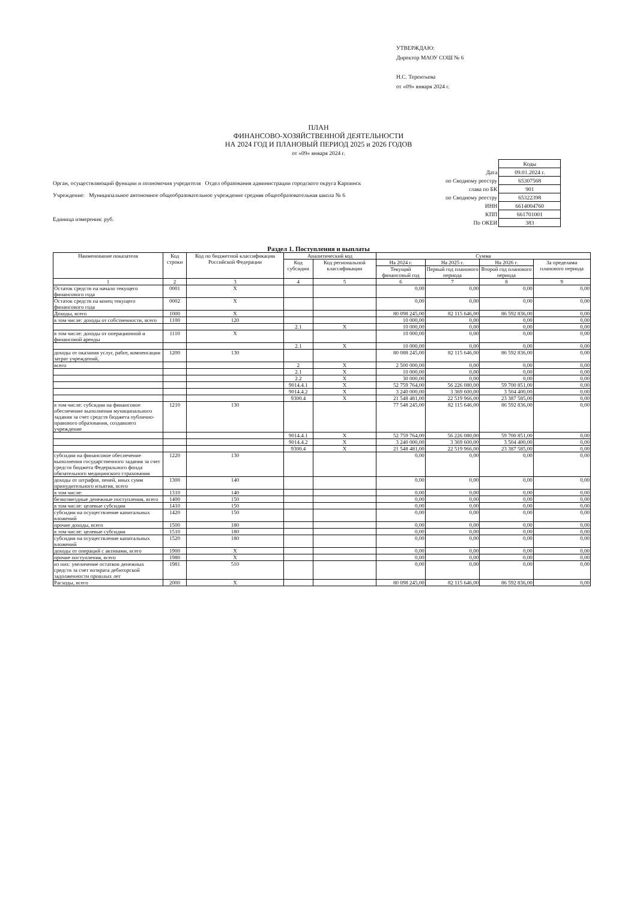УТВЕРЖДАЮ:
Директор МАОУ СОШ № 6
Н.С. Терентьева
от «09» января 2024 г.
ПЛАН
ФИНАНСОВО-ХОЗЯЙСТВЕННОЙ ДЕЯТЕЛЬНОСТИ
НА 2024 ГОД И ПЛАНОВЫЙ ПЕРИОД 2025 и 2026 ГОДОВ
от «09» января 2024 г.
| | Коды |
| Дата | 09.01.2024 г. |
| по Сводному реестру | 65307568 |
| глава по БК | 901 |
| по Сводному реестру | 65322398 |
| ИНН | 6614004760 |
| КПП | 661701001 |
| По ОКЕИ | 383 |
Орган, осуществляющий функции и полномочия учредителя Отдел образования администрации городского округа Карпинск
Учреждение: Муниципальное автономное общеобразовательное учреждение средняя общеобразовательная школа № 6
Единица измерения: руб.
Раздел 1. Поступления и выплаты
| Наименование показателя | Код строки | Код по бюджетной классификации Российской Федерации | Аналитический код | | Сумма | | | |
| --- | --- | --- | --- | --- | --- | --- | --- | --- |
| | | | Код субсидии | Код региональной классификации | На 2024 г. | На 2025 г. | На 2026 г. | За пределами планового периода |
| | | | | | Текущий финансовый год | Первый год планового периода | Второй год планового периода | |
| 1 | 2 | 3 | 4 | 5 | 6 | 7 | 8 | 9 |
| Остаток средств на начало текущего финансового года | 0001 | X | | | 0,00 | 0,00 | 0,00 | 0,00 |
| Остаток средств на конец текущего финансового года | 0002 | X | | | 0,00 | 0,00 | 0,00 | 0,00 |
| Доходы, всего | 1000 | X | | | 80 098 245,00 | 82 115 646,00 | 86 592 836,00 | 0,00 |
| в том числе: доходы от собственности, всего | 1100 | 120 | | | 10 000,00 | 0,00 | 0,00 | 0,00 |
| | | | 2.1 | X | 10 000,00 | 0,00 | 0,00 | 0,00 |
| в том числе: доходы от операционной и финансовой аренды | 1110 | X | | | 10 000,00 | 0,00 | 0,00 | 0,00 |
| | | | 2.1 | X | 10 000,00 | 0,00 | 0,00 | 0,00 |
| доходы от оказания услуг, работ, компенсации затрат учреждений, | 1200 | 130 | | | 80 088 245,00 | 82 115 646,00 | 86 592 836,00 | 0,00 |
| всего | | | 2 | X | 2 500 000,00 | 0,00 | 0,00 | 0,00 |
| | | | 2.1 | X | 10 000,00 | 0,00 | 0,00 | 0,00 |
| | | | 2.2 | X | 30 000,00 | 0,00 | 0,00 | 0,00 |
| | | | 9014.4.1 | X | 52 759 764,00 | 56 226 080,00 | 59 700 851,00 | 0,00 |
| | | | 9014.4.2 | X | 3 240 000,00 | 3 369 600,00 | 3 504 400,00 | 0,00 |
| | | | 9300.4 | X | 21 548 481,00 | 22 519 966,00 | 23 387 585,00 | 0,00 |
| в том числе: субсидии на финансовое обеспечение выполнения муниципального задания за счет средств бюджета публично-правового образования, создавшего учреждение | 1210 | 130 | | | 77 548 245,00 | 82 115 646,00 | 86 592 836,00 | 0,00 |
| | | | 9014.4.1 | X | 52 759 764,00 | 56 226 080,00 | 59 700 851,00 | 0,00 |
| | | | 9014.4.2 | X | 3 240 000,00 | 3 369 600,00 | 3 504 400,00 | 0,00 |
| | | | 9300.4 | X | 21 548 481,00 | 22 519 966,00 | 23 387 585,00 | 0,00 |
| субсидии на финансовое обеспечение выполнения государственного задания за счет средств бюджета Федерального фонда обязательного медицинского страхования | 1220 | 130 | | | 0,00 | 0,00 | 0,00 | 0,00 |
| доходы от штрафов, пеней, иных сумм принудительного изъятия, всего | 1300 | 140 | | | 0,00 | 0,00 | 0,00 | 0,00 |
| в том числе: | 1310 | 140 | | | 0,00 | 0,00 | 0,00 | 0,00 |
| безвозмездные денежные поступления, всего | 1400 | 150 | | | 0,00 | 0,00 | 0,00 | 0,00 |
| в том числе: целевые субсидии | 1410 | 150 | | | 0,00 | 0,00 | 0,00 | 0,00 |
| субсидии на осуществление капитальных вложений | 1420 | 150 | | | 0,00 | 0,00 | 0,00 | 0,00 |
| прочие доходы, всего | 1500 | 180 | | | 0,00 | 0,00 | 0,00 | 0,00 |
| в том числе: целевые субсидии | 1510 | 180 | | | 0,00 | 0,00 | 0,00 | 0,00 |
| субсидии на осуществление капитальных вложений | 1520 | 180 | | | 0,00 | 0,00 | 0,00 | 0,00 |
| доходы от операций с активами, всего | 1900 | X | | | 0,00 | 0,00 | 0,00 | 0,00 |
| прочие поступления, всего | 1980 | X | | | 0,00 | 0,00 | 0,00 | 0,00 |
| из них: увеличение остатков денежных средств за счет возврата дебиторской задолженности прошлых лет | 1981 | 510 | | | 0,00 | 0,00 | 0,00 | 0,00 |
| Расходы, всего | 2000 | X | | | 80 098 245,00 | 82 115 646,00 | 86 592 836,00 | 0,00 |